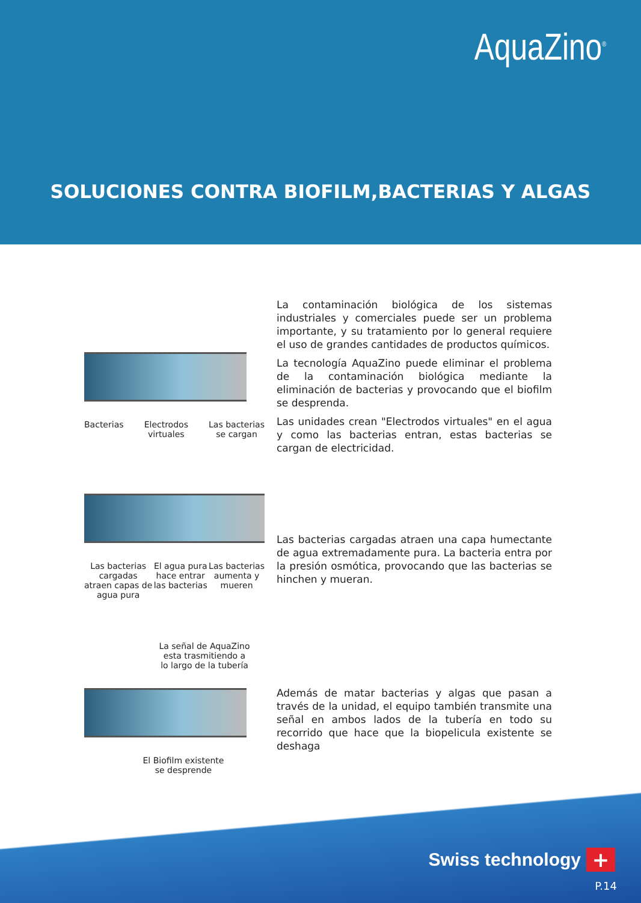AquaZino<sup>®</sup>
SOLUCIONES CONTRA BIOFILM,BACTERIAS Y ALGAS
Bacterias Electrodos
virtuales Las bacterias
se cargan
La contaminación biológica de los sistemas industriales y comerciales puede ser un problema importante, y su tratamiento por lo general requiere el uso de grandes cantidades de productos químicos.
La tecnología AquaZino puede eliminar el problema de la contaminación biológica mediante la eliminación de bacterias y provocando que el biofilm se desprenda.
Las unidades crean "Electrodos virtuales" en el agua y como las bacterias entran, estas bacterias se cargan de electricidad.
Las bacterias
cargadas
atraen capas de
agua pura El agua pura
hace entrar
las bacterias Las bacterias
aumenta y
mueren
Las bacterias cargadas atraen una capa humectante de agua extremadamente pura. La bacteria entra por la presión osmótica, provocando que las bacterias se hinchen y mueran.
La señal de AquaZino
esta trasmitiendo a
lo largo de la tubería
El Biofilm existente
se desprende
Además de matar bacterias y algas que pasan a través de la unidad, el equipo también transmite una señal en ambos lados de la tubería en todo su recorrido que hace que la biopelicula existente se deshaga
Swiss technology +
P.14